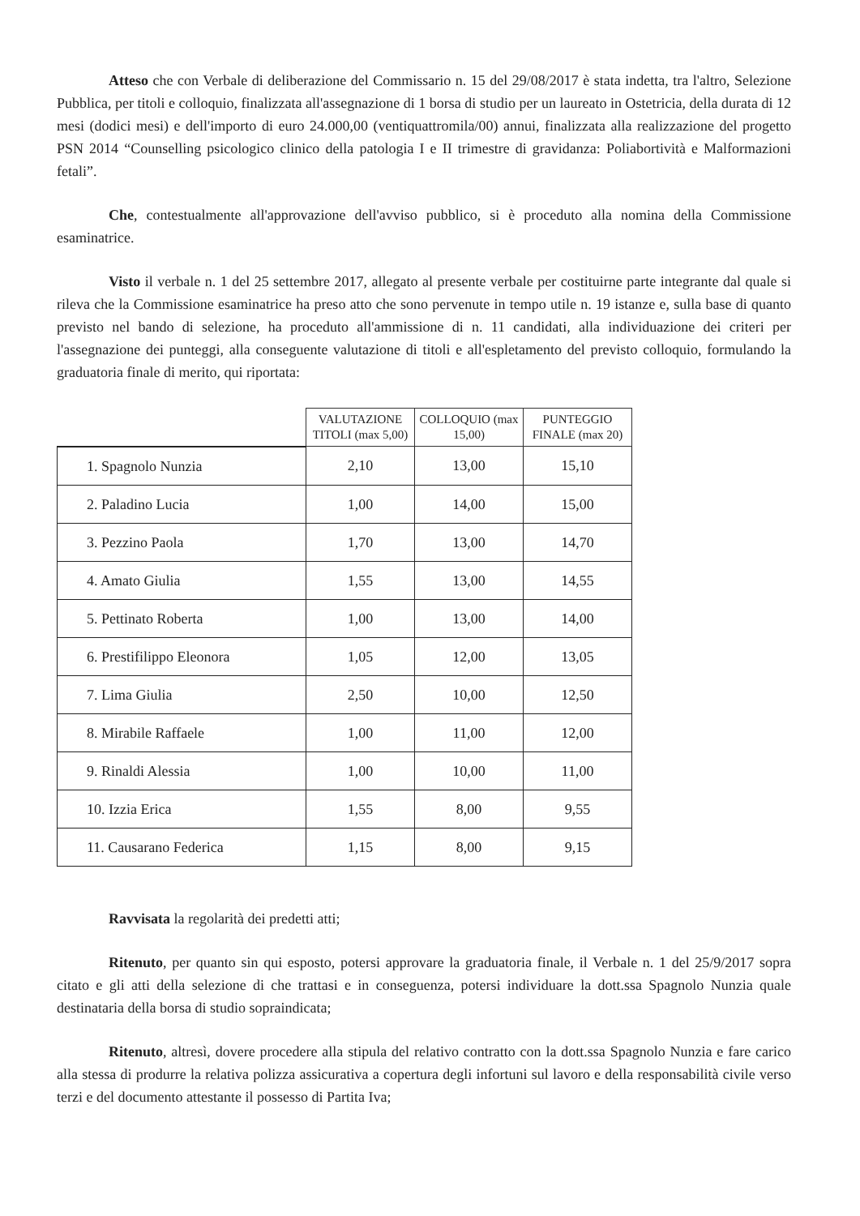Atteso che con Verbale di deliberazione del Commissario n. 15 del 29/08/2017 è stata indetta, tra l'altro, Selezione Pubblica, per titoli e colloquio, finalizzata all'assegnazione di 1 borsa di studio per un laureato in Ostetricia, della durata di 12 mesi (dodici mesi) e dell'importo di euro 24.000,00 (ventiquattromila/00) annui, finalizzata alla realizzazione del progetto PSN 2014 “Counselling psicologico clinico della patologia I e II trimestre di gravidanza: Poliabortività e Malformazioni fetali”.
Che, contestualmente all'approvazione dell'avviso pubblico, si è proceduto alla nomina della Commissione esaminatrice.
Visto il verbale n. 1 del 25 settembre 2017, allegato al presente verbale per costituirne parte integrante dal quale si rileva che la Commissione esaminatrice ha preso atto che sono pervenute in tempo utile n. 19 istanze e, sulla base di quanto previsto nel bando di selezione, ha proceduto all'ammissione di n. 11 candidati, alla individuazione dei criteri per l'assegnazione dei punteggi, alla conseguente valutazione di titoli e all'espletamento del previsto colloquio, formulando la graduatoria finale di merito, qui riportata:
| | VALUTAZIONE TITOLI (max 5,00) | COLLOQUIO (max 15,00) | PUNTEGGIO FINALE (max 20) |
| --- | --- | --- | --- |
| 1. Spagnolo Nunzia | 2,10 | 13,00 | 15,10 |
| 2. Paladino Lucia | 1,00 | 14,00 | 15,00 |
| 3. Pezzino Paola | 1,70 | 13,00 | 14,70 |
| 4. Amato Giulia | 1,55 | 13,00 | 14,55 |
| 5. Pettinato Roberta | 1,00 | 13,00 | 14,00 |
| 6. Prestifilippo Eleonora | 1,05 | 12,00 | 13,05 |
| 7. Lima Giulia | 2,50 | 10,00 | 12,50 |
| 8. Mirabile Raffaele | 1,00 | 11,00 | 12,00 |
| 9. Rinaldi Alessia | 1,00 | 10,00 | 11,00 |
| 10. Izzia Erica | 1,55 | 8,00 | 9,55 |
| 11. Causarano Federica | 1,15 | 8,00 | 9,15 |
Ravvisata la regolarità dei predetti atti;
Ritenuto, per quanto sin qui esposto, potersi approvare la graduatoria finale, il Verbale n. 1 del 25/9/2017 sopra citato e gli atti della selezione di che trattasi e in conseguenza, potersi individuare la dott.ssa Spagnolo Nunzia quale destinataria della borsa di studio sopraindicata;
Ritenuto, altresì, dovere procedere alla stipula del relativo contratto con la dott.ssa Spagnolo Nunzia e fare carico alla stessa di produrre la relativa polizza assicurativa a copertura degli infortuni sul lavoro e della responsabilità civile verso terzi e del documento attestante il possesso di Partita Iva;